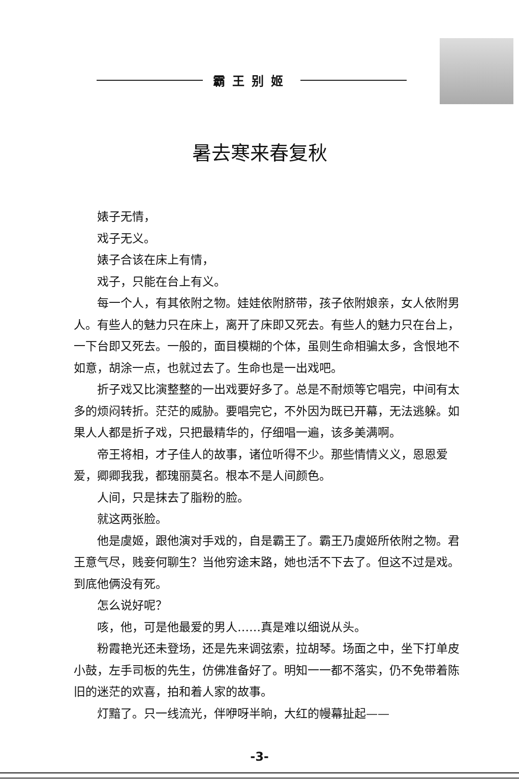霸王别姬
暑去寒来春复秋
婊子无情，
戏子无义。
婊子合该在床上有情，
戏子，只能在台上有义。
每一个人，有其依附之物。娃娃依附脐带，孩子依附娘亲，女人依附男人。有些人的魅力只在床上，离开了床即又死去。有些人的魅力只在台上，一下台即又死去。一般的，面目模糊的个体，虽则生命相骗太多，含恨地不如意，胡涂一点，也就过去了。生命也是一出戏吧。
折子戏又比演整整的一出戏要好多了。总是不耐烦等它唱完，中间有太多的烦闷转折。茫茫的威胁。要唱完它，不外因为既已开幕，无法逃躲。如果人人都是折子戏，只把最精华的，仔细唱一遍，该多美满啊。
帝王将相，才子佳人的故事，诸位听得不少。那些情情义义，恩恩爱爱，卿卿我我，都瑰丽莫名。根本不是人间颜色。
人间，只是抹去了脂粉的脸。
就这两张脸。
他是虞姬，跟他演对手戏的，自是霸王了。霸王乃虞姬所依附之物。君王意气尽，贱妾何聊生？当他穷途末路，她也活不下去了。但这不过是戏。到底他俩没有死。
怎么说好呢？
咳，他，可是他最爱的男人……真是难以细说从头。
粉霞艳光还未登场，还是先来调弦索，拉胡琴。场面之中，坐下打单皮小鼓，左手司板的先生，仿佛准备好了。明知一一都不落实，仍不免带着陈旧的迷茫的欢喜，拍和着人家的故事。
灯黯了。只一线流光，伴咿呀半晌，大红的幔幕扯起——
-3-